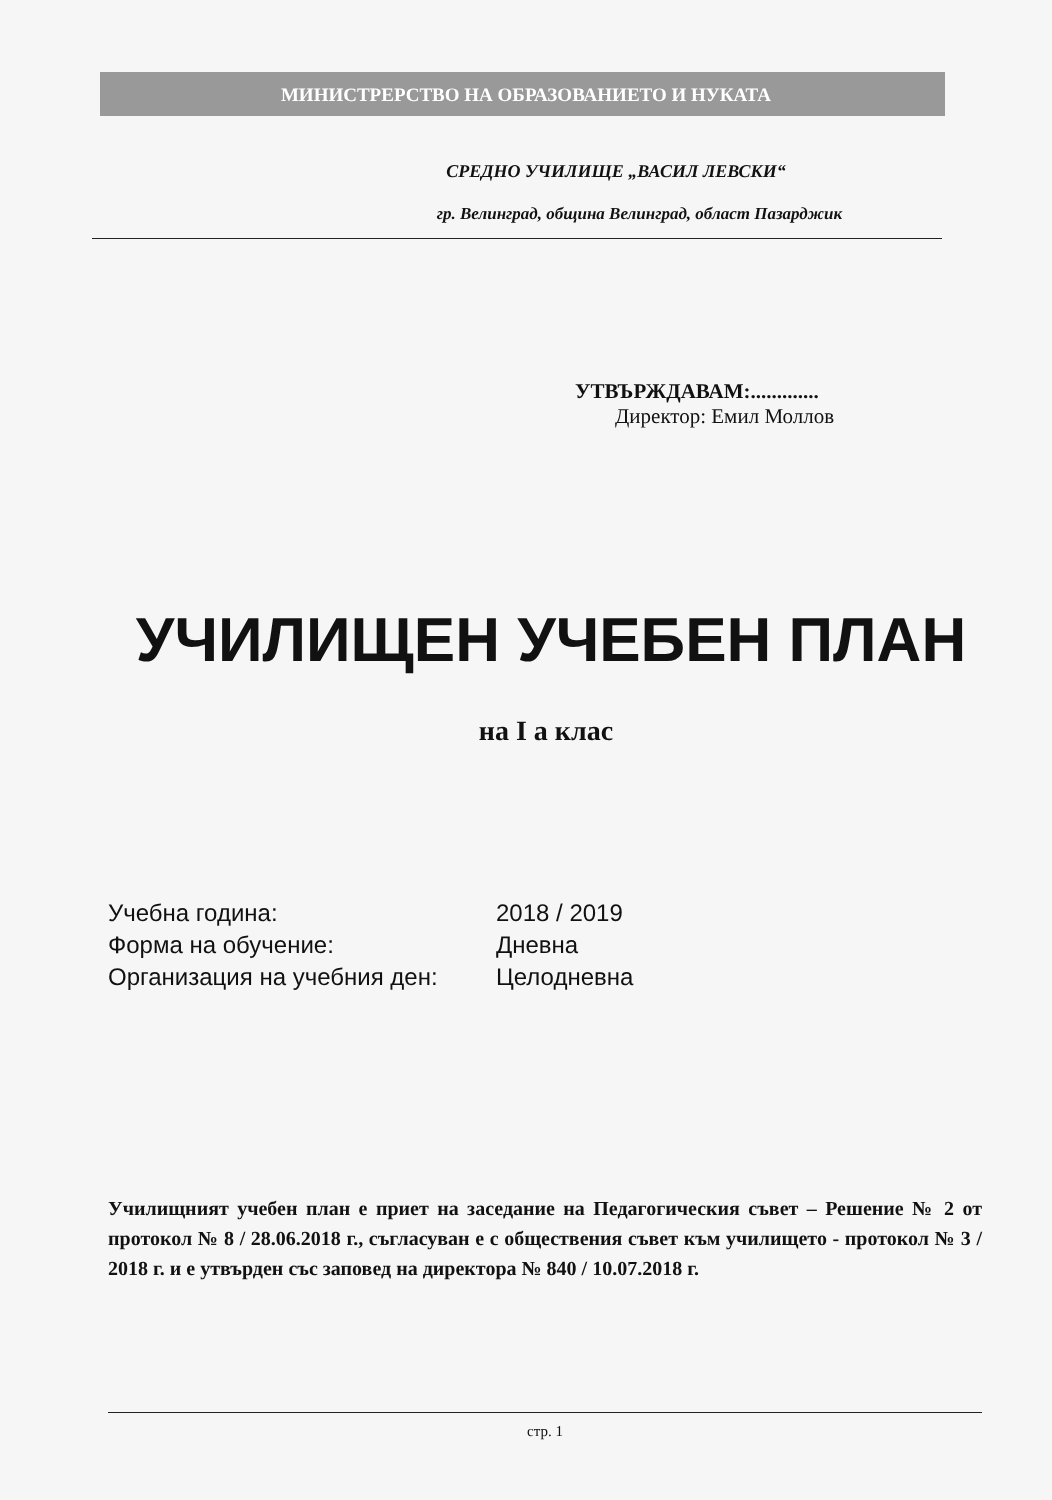МИНИСТРЕРСТВО НА ОБРАЗОВАНИЕТО И НУКАТА
СРЕДНО УЧИЛИЩЕ „ВАСИЛ ЛЕВСКИ“
гр. Велинград, община Велинград, област Пазарджик
УТВЪРЖДАВАМ:.............
Директор: Емил Моллов
УЧИЛИЩЕН УЧЕБЕН ПЛАН
на I а клас
Учебна година: 2018 / 2019
Форма на обучение: Дневна
Организация на учебния ден: Целодневна
Училищният учебен план е приет на заседание на Педагогическия съвет – Решение № 2 от протокол № 8 / 28.06.2018 г., съгласуван е с обществения съвет към училището - протокол № 3 / 2018 г. и е утвърден със заповед на директора № 840 / 10.07.2018 г.
стр. 1